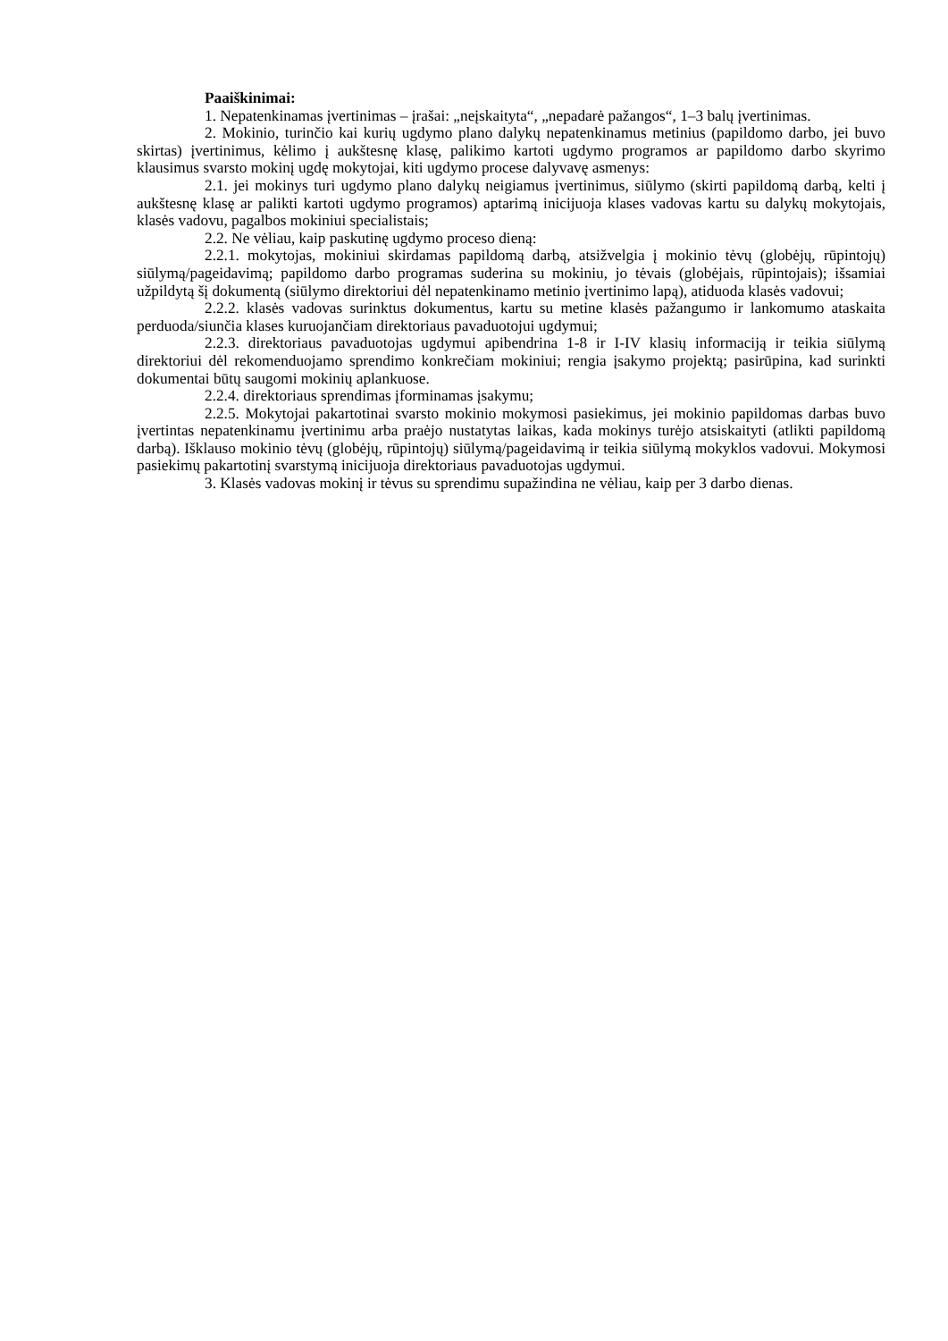Paaiškinimai:
1. Nepatenkinamas įvertinimas – įrašai: „neįskaityta“, „nepadarė pažangos“, 1–3 balų įvertinimas.
2. Mokinio, turinčio kai kurių ugdymo plano dalykų nepatenkinamus metinius (papildomo darbo, jei buvo skirtas) įvertinimus, kėlimo į aukštesnę klasę, palikimo kartoti ugdymo programos ar papildomo darbo skyrimo klausimus svarsto mokinį ugdę mokytojai, kiti ugdymo procese dalyvavę asmenys:
2.1. jei mokinys turi ugdymo plano dalykų neigiamus įvertinimus, siūlymo (skirti papildomą darbą, kelti į aukštesnę klasę ar palikti kartoti ugdymo programos) aptarimą inicijuoja klases vadovas kartu su dalykų mokytojais, klasės vadovu, pagalbos mokiniui specialistais;
2.2. Ne vėliau, kaip paskutinę ugdymo proceso dieną:
2.2.1. mokytojas, mokiniui skirdamas papildomą darbą, atsižvelgia į mokinio tėvų (globėjų, rūpintojų) siūlymą/pageidavimą; papildomo darbo programas suderina su mokiniu, jo tėvais (globėjais, rūpintojais); išsamiai užpildytą šį dokumentą (siūlymo direktoriui dėl nepatenkinamo metinio įvertinimo lapą), atiduoda klasės vadovui;
2.2.2. klasės vadovas surinktus dokumentus, kartu su metine klasės pažangumo ir lankomumo ataskaita perduoda/siunčia klases kuruojančiam direktoriaus pavaduotojui ugdymui;
2.2.3. direktoriaus pavaduotojas ugdymui apibendrina 1-8 ir I-IV klasių informaciją ir teikia siūlymą direktoriui dėl rekomenduojamo sprendimo konkrečiam mokiniui; rengia įsakymo projektą; pasirūpina, kad surinkti dokumentai būtų saugomi mokinių aplankuose.
2.2.4. direktoriaus sprendimas įforminamas įsakymu;
2.2.5. Mokytojai pakartotinai svarsto mokinio mokymosi pasiekimus, jei mokinio papildomas darbas buvo įvertintas nepatenkinamu įvertinimu arba praėjo nustatytas laikas, kada mokinys turėjo atsiskaityti (atlikti papildomą darbą). Išklauso mokinio tėvų (globėjų, rūpintojų) siūlymą/pageidavimą ir teikia siūlymą mokyklos vadovui. Mokymosi pasiekimų pakartotinį svarstymą inicijuoja direktoriaus pavaduotojas ugdymui.
3. Klasės vadovas mokinį ir tėvus su sprendimu supažindina ne vėliau, kaip per 3 darbo dienas.